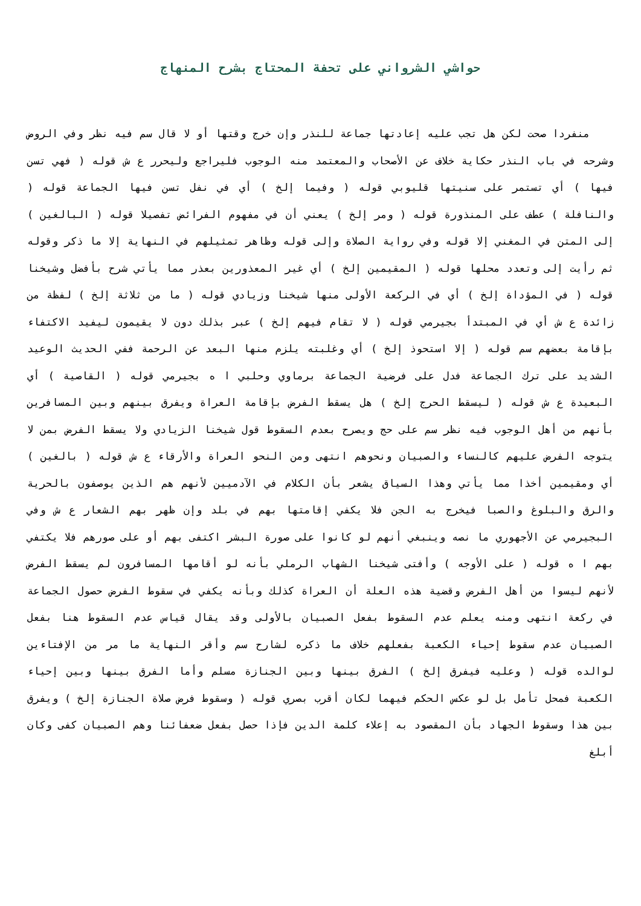حواشي الشرواني على تحفة المحتاج بشرح المنهاج
منفردا صحت لكن هل تجب عليه إعادتها جماعة للنذر وإن خرج وقتها أو لا قال سم فيه نظر وفي الروض وشرحه في باب النذر حكاية خلاف عن الأصحاب والمعتمد منه الوجوب فليراجع وليحرر ع ش قوله ( فهي تسن فيها ) أي تستمر على سنيتها قليوبي قوله ( وفيما إلخ ) أي في نفل تسن فيها الجماعة قوله ( والنافلة ) عطف على المنذورة قوله ( ومر إلخ ) يعني أن في مفهوم الفرائض تفصيلا قوله ( البالغين ) إلى المتن في المغني إلا قوله وفي رواية الصلاة وإلى قوله وظاهر تمثيلهم في النهاية إلا ما ذكر وقوله ثم رأيت إلى وتعدد محلها قوله ( المقيمين إلخ ) أي غير المعذورين بعذر مما يأتي شرح بأفضل وشيخنا قوله ( في المؤداة إلخ ) أي في الركعة الأولى منها شيخنا وزيادي قوله ( ما من ثلاثة إلخ ) لفظة من زائدة ع ش أي في المبتدأ بجيرمي قوله ( لا تقام فيهم إلخ ) عبر بذلك دون لا يقيمون ليفيد الاكتفاء بإقامة بعضهم سم قوله ( إلا استحوذ إلخ ) أي وغلبته يلزم منها البعد عن الرحمة ففي الحديث الوعيد الشديد على ترك الجماعة فدل على فرضية الجماعة برماوي وحلبي ا ه بجيرمي قوله ( القاصية ) أي البعيدة ع ش قوله ( ليسقط الحرج إلخ ) هل يسقط الفرض بإقامة العراة ويفرق بينهم وبين المسافرين بأنهم من أهل الوجوب فيه نظر سم على حج ويصرح بعدم السقوط قول شيخنا الزيادي ولا يسقط الفرض بمن لا يتوجه الفرض عليهم كالنساء والصبيان ونحوهم انتهى ومن النحو العراة والأرقاء ع ش قوله ( بالغين ) أي ومقيمين أخذا مما يأتي وهذا السياق يشعر بأن الكلام في الآدميين لأنهم هم الذين يوصفون بالحرية والرق والبلوغ والصبا فيخرج به الجن فلا يكفي إقامتها بهم في بلد وإن ظهر بهم الشعار ع ش وفي البجيرمي عن الأجهوري ما نصه وينبغي أنهم لو كانوا على صورة البشر اكتفى بهم أو على صورهم فلا يكتفي بهم ا ه قوله ( على الأوجه ) وأفتى شيخنا الشهاب الرملي بأنه لو أقامها المسافرون لم يسقط الفرض لأنهم ليسوا من أهل الفرض وقضية هذه العلة أن العراة كذلك وبأنه يكفي في سقوط الفرض حصول الجماعة في ركعة انتهى ومنه يعلم عدم السقوط بفعل الصبيان بالأولى وقد يقال قياس عدم السقوط هنا بفعل الصبيان عدم سقوط إحياء الكعبة بفعلهم خلاف ما ذكره لشارح سم وأقر النهاية ما مر من الإفتاءين لوالده قوله ( وعليه فيفرق إلخ ) الفرق بينها وبين الجنازة مسلم وأما الفرق بينها وبين إحياء الكعبة فمحل تأمل بل لو عكس الحكم فيهما لكان أقرب بصري قوله ( وسقوط فرض صلاة الجنازة إلخ ) ويفرق بين هذا وسقوط الجهاد بأن المقصود به إعلاء كلمة الدين فإذا حصل بفعل ضعفائنا وهم الصبيان كفى وكان أبلغ